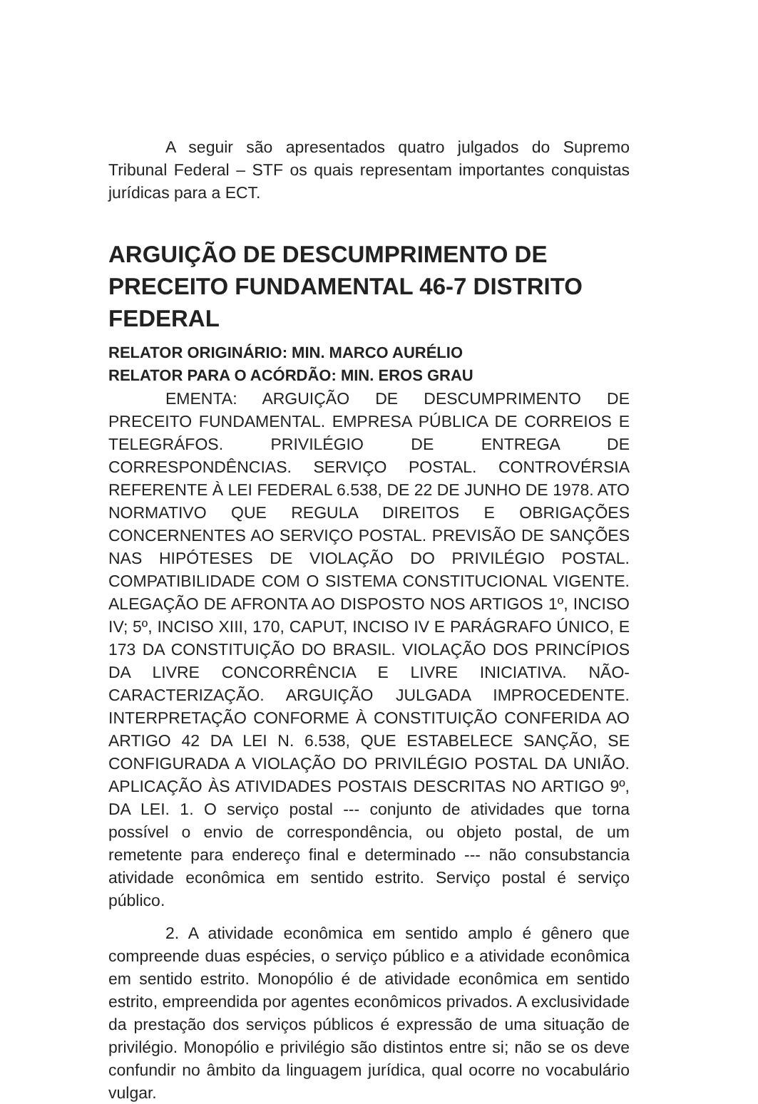A seguir são apresentados quatro julgados do Supremo Tribunal Federal – STF os quais representam importantes conquistas jurídicas para a ECT.
ARGUIÇÃO DE DESCUMPRIMENTO DE PRECEITO FUNDAMENTAL 46-7 DISTRITO FEDERAL
RELATOR ORIGINÁRIO: MIN. MARCO AURÉLIO
RELATOR PARA O ACÓRDÃO: MIN. EROS GRAU
EMENTA: ARGUIÇÃO DE DESCUMPRIMENTO DE PRECEITO FUNDAMENTAL. EMPRESA PÚBLICA DE CORREIOS E TELEGRÁFOS. PRIVILÉGIO DE ENTREGA DE CORRESPONDÊNCIAS. SERVIÇO POSTAL. CONTROVÉRSIA REFERENTE À LEI FEDERAL 6.538, DE 22 DE JUNHO DE 1978. ATO NORMATIVO QUE REGULA DIREITOS E OBRIGAÇÕES CONCERNENTES AO SERVIÇO POSTAL. PREVISÃO DE SANÇÕES NAS HIPÓTESES DE VIOLAÇÃO DO PRIVILÉGIO POSTAL. COMPATIBILIDADE COM O SISTEMA CONSTITUCIONAL VIGENTE. ALEGAÇÃO DE AFRONTA AO DISPOSTO NOS ARTIGOS 1º, INCISO IV; 5º, INCISO XIII, 170, CAPUT, INCISO IV E PARÁGRAFO ÚNICO, E 173 DA CONSTITUIÇÃO DO BRASIL. VIOLAÇÃO DOS PRINCÍPIOS DA LIVRE CONCORRÊNCIA E LIVRE INICIATIVA. NÃO-CARACTERIZAÇÃO. ARGUIÇÃO JULGADA IMPROCEDENTE. INTERPRETAÇÃO CONFORME À CONSTITUIÇÃO CONFERIDA AO ARTIGO 42 DA LEI N. 6.538, QUE ESTABELECE SANÇÃO, SE CONFIGURADA A VIOLAÇÃO DO PRIVILÉGIO POSTAL DA UNIÃO. APLICAÇÃO ÀS ATIVIDADES POSTAIS DESCRITAS NO ARTIGO 9º, DA LEI. 1. O serviço postal --- conjunto de atividades que torna possível o envio de correspondência, ou objeto postal, de um remetente para endereço final e determinado --- não consubstancia atividade econômica em sentido estrito. Serviço postal é serviço público.
2. A atividade econômica em sentido amplo é gênero que compreende duas espécies, o serviço público e a atividade econômica em sentido estrito. Monopólio é de atividade econômica em sentido estrito, empreendida por agentes econômicos privados. A exclusividade da prestação dos serviços públicos é expressão de uma situação de privilégio. Monopólio e privilégio são distintos entre si; não se os deve confundir no âmbito da linguagem jurídica, qual ocorre no vocabulário vulgar.